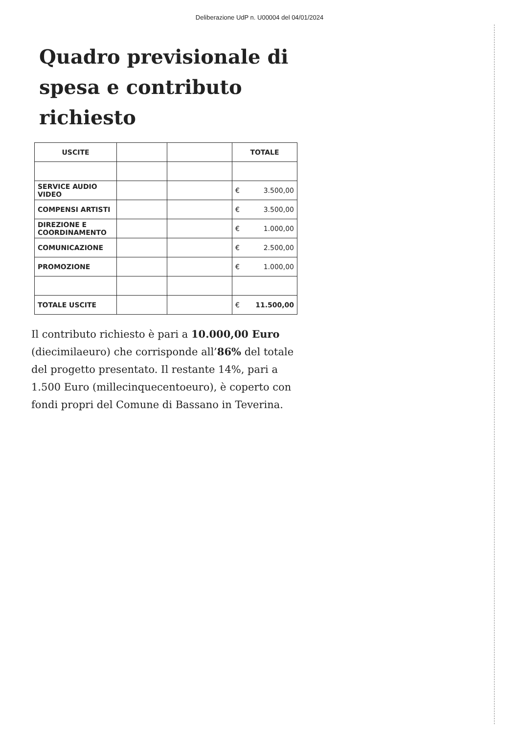Deliberazione UdP n. U00004 del 04/01/2024
Quadro previsionale di spesa e contributo richiesto
| USCITE | | | TOTALE |
| SERVICE AUDIO VIDEO | | | € 3.500,00 |
| COMPENSI ARTISTI | | | € 3.500,00 |
| DIREZIONE E COORDINAMENTO | | | € 1.000,00 |
| COMUNICAZIONE | | | € 2.500,00 |
| PROMOZIONE | | | € 1.000,00 |
| TOTALE USCITE | | | € 11.500,00 |
Il contributo richiesto è pari a 10.000,00 Euro (diecimilaeuro) che corrisponde all’86% del totale del progetto presentato. Il restante 14%, pari a 1.500 Euro (millecinquecentoeuro), è coperto con fondi propri del Comune di Bassano in Teverina.